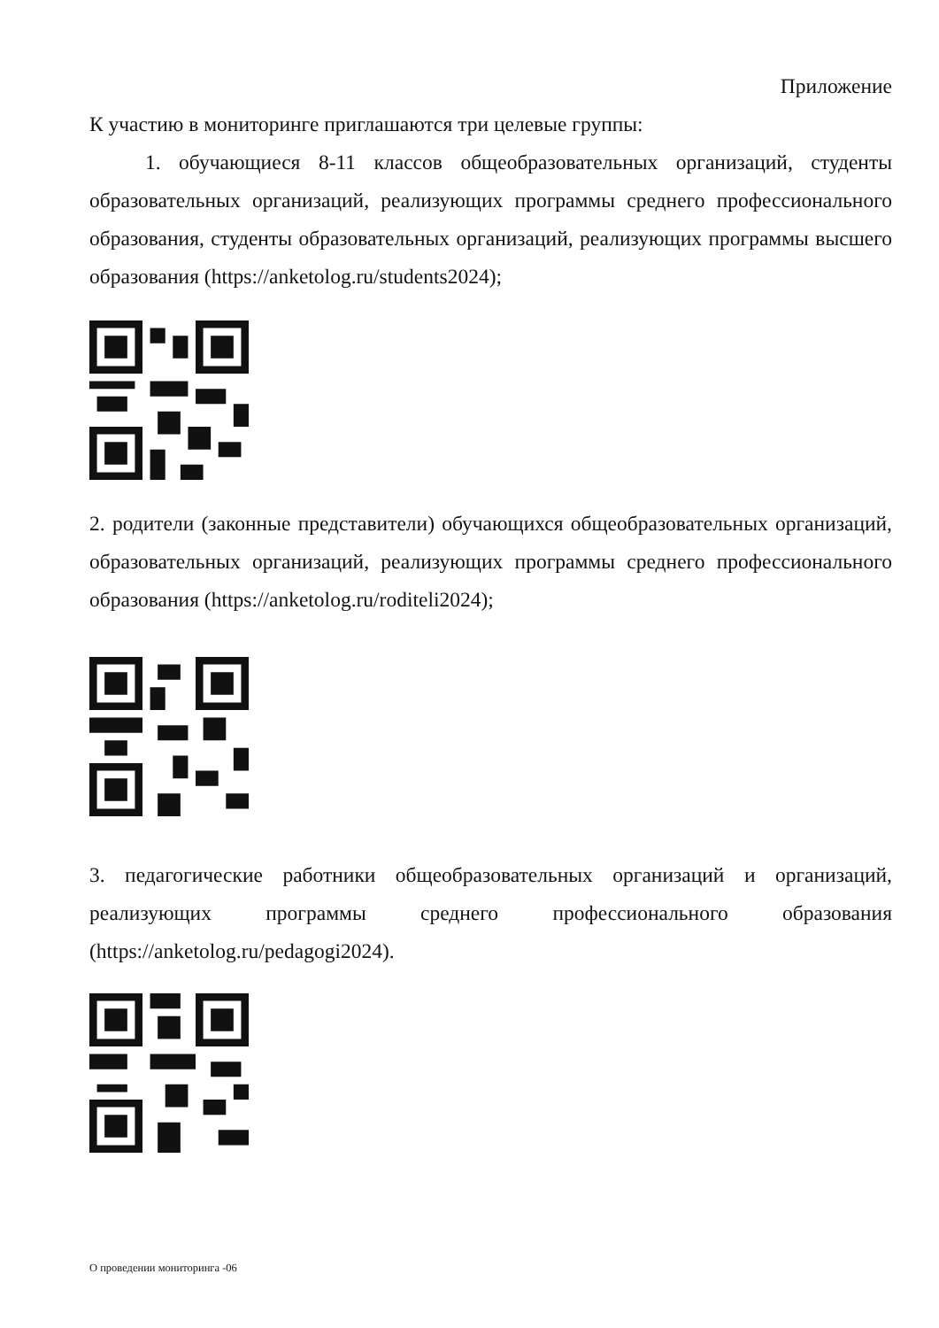Приложение
К участию в мониторинге приглашаются три целевые группы:
1. обучающиеся 8-11 классов общеобразовательных организаций, студенты образовательных организаций, реализующих программы среднего профессионального образования, студенты образовательных организаций, реализующих программы высшего образования (https://anketolog.ru/students2024);
2. родители (законные представители) обучающихся общеобразовательных организаций, образовательных организаций, реализующих программы среднего профессионального образования (https://anketolog.ru/roditeli2024);
3. педагогические работники общеобразовательных организаций и организаций, реализующих программы среднего профессионального образования (https://anketolog.ru/pedagogi2024).
О проведении мониторинга -06